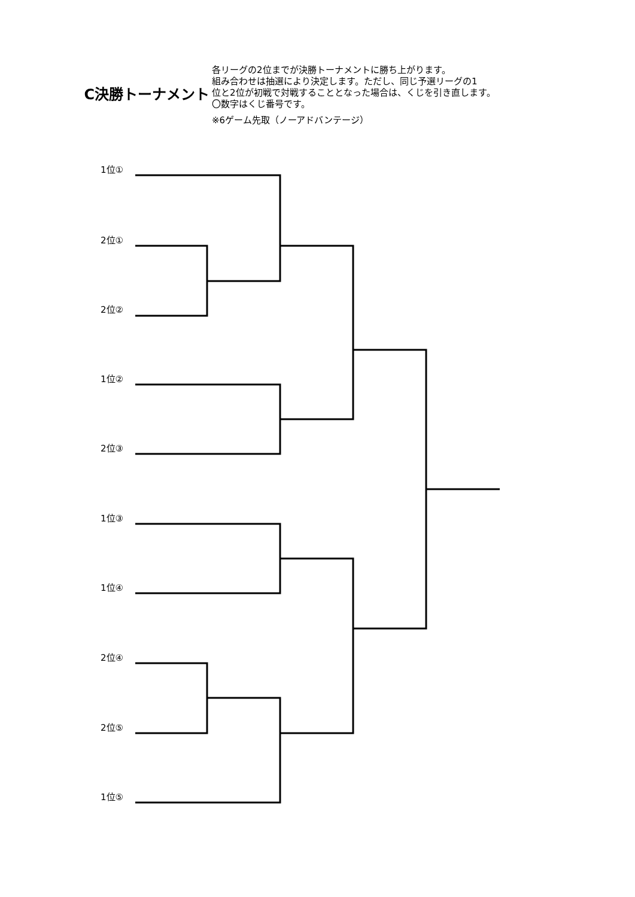C決勝トーナメント
各リーグの2位までが決勝トーナメントに勝ち上がります。
組み合わせは抽選により決定します。ただし、同じ予選リーグの1
位と2位が初戦で対戦することとなった場合は、くじを引き直します。
〇数字はくじ番号です。
※6ゲーム先取（ノーアドバンテージ）
1位①
2位①
2位②
1位②
2位③
1位③
1位④
2位④
2位⑤
1位⑤